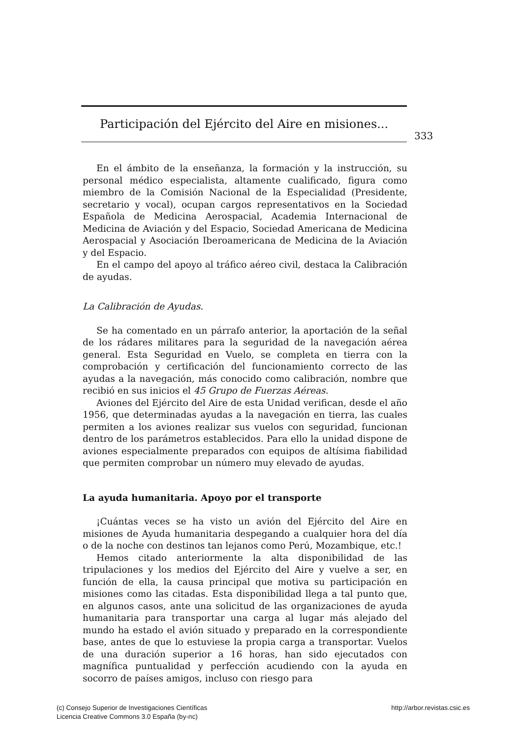Participación del Ejército del Aire en misiones...
333
En el ámbito de la enseñanza, la formación y la instrucción, su personal médico especialista, altamente cualificado, figura como miembro de la Comisión Nacional de la Especialidad (Presidente, secretario y vocal), ocupan cargos representativos en la Sociedad Española de Medicina Aerospacial, Academia Internacional de Medicina de Aviación y del Espacio, Sociedad Americana de Medicina Aerospacial y Asociación Iberoamericana de Medicina de la Aviación y del Espacio.
En el campo del apoyo al tráfico aéreo civil, destaca la Calibración de ayudas.
La Calibración de Ayudas.
Se ha comentado en un párrafo anterior, la aportación de la señal de los rádares militares para la seguridad de la navegación aérea general. Esta Seguridad en Vuelo, se completa en tierra con la comprobación y certificación del funcionamiento correcto de las ayudas a la navegación, más conocido como calibración, nombre que recibió en sus inicios el 45 Grupo de Fuerzas Aéreas.
Aviones del Ejército del Aire de esta Unidad verifican, desde el año 1956, que determinadas ayudas a la navegación en tierra, las cuales permiten a los aviones realizar sus vuelos con seguridad, funcionan dentro de los parámetros establecidos. Para ello la unidad dispone de aviones especialmente preparados con equipos de altísima fiabilidad que permiten comprobar un número muy elevado de ayudas.
La ayuda humanitaria. Apoyo por el transporte
¡Cuántas veces se ha visto un avión del Ejército del Aire en misiones de Ayuda humanitaria despegando a cualquier hora del día o de la noche con destinos tan lejanos como Perú, Mozambique, etc.!
Hemos citado anteriormente la alta disponibilidad de las tripulaciones y los medios del Ejército del Aire y vuelve a ser, en función de ella, la causa principal que motiva su participación en misiones como las citadas. Esta disponibilidad llega a tal punto que, en algunos casos, ante una solicitud de las organizaciones de ayuda humanitaria para transportar una carga al lugar más alejado del mundo ha estado el avión situado y preparado en la correspondiente base, antes de que lo estuviese la propia carga a transportar. Vuelos de una duración superior a 16 horas, han sido ejecutados con magnífica puntualidad y perfección acudiendo con la ayuda en socorro de países amigos, incluso con riesgo para
(c) Consejo Superior de Investigaciones Científicas
Licencia Creative Commons 3.0 España (by-nc)
http://arbor.revistas.csic.es